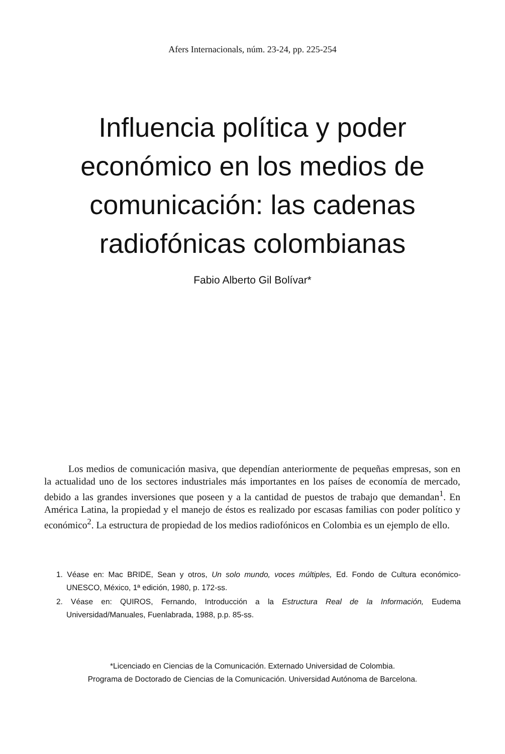Afers Internacionals, núm. 23-24, pp. 225-254
Influencia política y poder económico en los medios de comunicación: las cadenas radiofónicas colombianas
Fabio Alberto Gil Bolívar*
Los medios de comunicación masiva, que dependían anteriormente de pequeñas empresas, son en la actualidad uno de los sectores industriales más importantes en los países de economía de mercado, debido a las grandes inversiones que poseen y a la cantidad de puestos de trabajo que demandan<sup>1</sup>. En América Latina, la propiedad y el manejo de éstos es realizado por escasas familias con poder político y económico<sup>2</sup>. La estructura de propiedad de los medios radiofónicos en Colombia es un ejemplo de ello.
1. Véase en: Mac BRIDE, Sean y otros, Un solo mundo, voces múltiples, Ed. Fondo de Cultura económico-UNESCO, México, 1ª edición, 1980, p. 172-ss.
2. Véase en: QUIROS, Fernando, Introducción a la Estructura Real de la Información, Eudema Universidad/Manuales, Fuenlabrada, 1988, p.p. 85-ss.
*Licenciado en Ciencias de la Comunicación. Externado Universidad de Colombia.
Programa de Doctorado de Ciencias de la Comunicación. Universidad Autónoma de Barcelona.